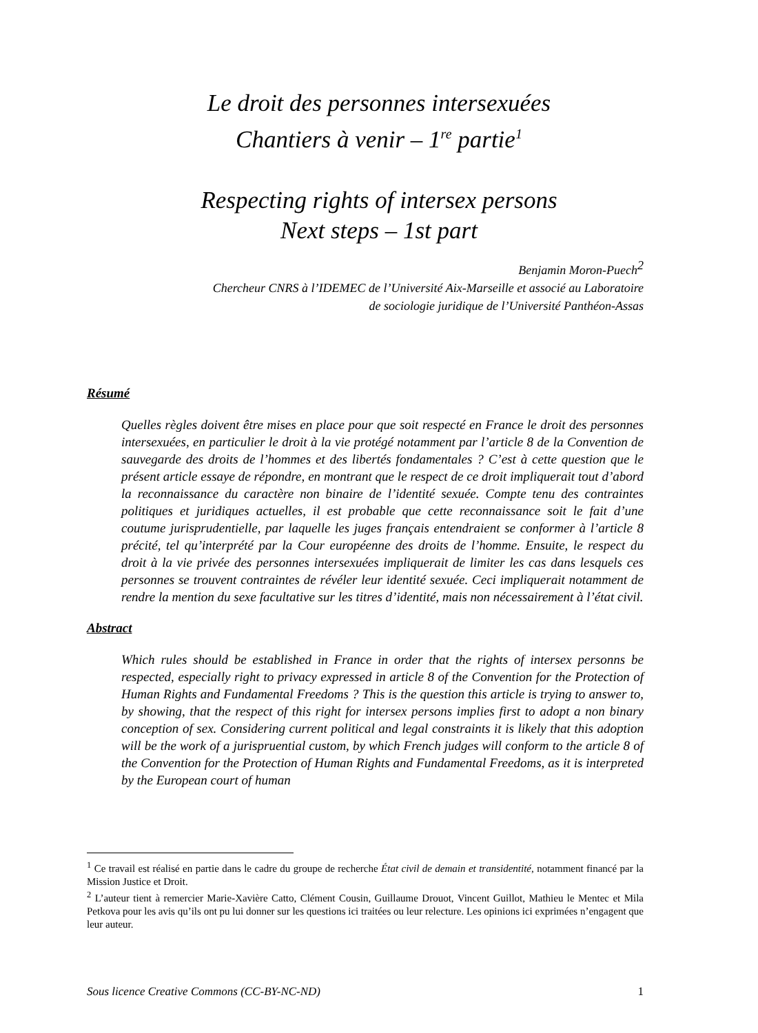Le droit des personnes intersexuées
Chantiers à venir – 1<sup>re</sup> partie<sup>1</sup>
Respecting rights of intersex persons
Next steps – 1st part
Benjamin Moron-Puech<sup>2</sup>
Chercheur CNRS à l’IDEMEC de l’Université Aix-Marseille et associé au Laboratoire
de sociologie juridique de l’Université Panthéon-Assas
Résumé
Quelles règles doivent être mises en place pour que soit respecté en France le droit des personnes intersexuées, en particulier le droit à la vie protégé notamment par l’article 8 de la Convention de sauvegarde des droits de l’hommes et des libertés fondamentales ? C’est à cette question que le présent article essaye de répondre, en montrant que le respect de ce droit impliquerait tout d’abord la reconnaissance du caractère non binaire de l’identité sexuée. Compte tenu des contraintes politiques et juridiques actuelles, il est probable que cette reconnaissance soit le fait d’une coutume jurisprudentielle, par laquelle les juges français entendraient se conformer à l’article 8 précité, tel qu’interprété par la Cour européenne des droits de l’homme. Ensuite, le respect du droit à la vie privée des personnes intersexuées impliquerait de limiter les cas dans lesquels ces personnes se trouvent contraintes de révéler leur identité sexuée. Ceci impliquerait notamment de rendre la mention du sexe facultative sur les titres d’identité, mais non nécessairement à l’état civil.
Abstract
Which rules should be established in France in order that the rights of intersex personns be respected, especially right to privacy expressed in article 8 of the Convention for the Protection of Human Rights and Fundamental Freedoms ? This is the question this article is trying to answer to, by showing, that the respect of this right for intersex persons implies first to adopt a non binary conception of sex. Considering current political and legal constraints it is likely that this adoption will be the work of a jurispruential custom, by which French judges will conform to the article 8 of the Convention for the Protection of Human Rights and Fundamental Freedoms, as it is interpreted by the European court of human
<sup>1</sup> Ce travail est réalisé en partie dans le cadre du groupe de recherche État civil de demain et transidentité, notamment financé par la Mission Justice et Droit.
<sup>2</sup> L’auteur tient à remercier Marie-Xavière Catto, Clément Cousin, Guillaume Drouot, Vincent Guillot, Mathieu le Mentec et Mila Petkova pour les avis qu’ils ont pu lui donner sur les questions ici traitées ou leur relecture. Les opinions ici exprimées n’engagent que leur auteur.
Sous licence Creative Commons (CC-BY-NC-ND) 1